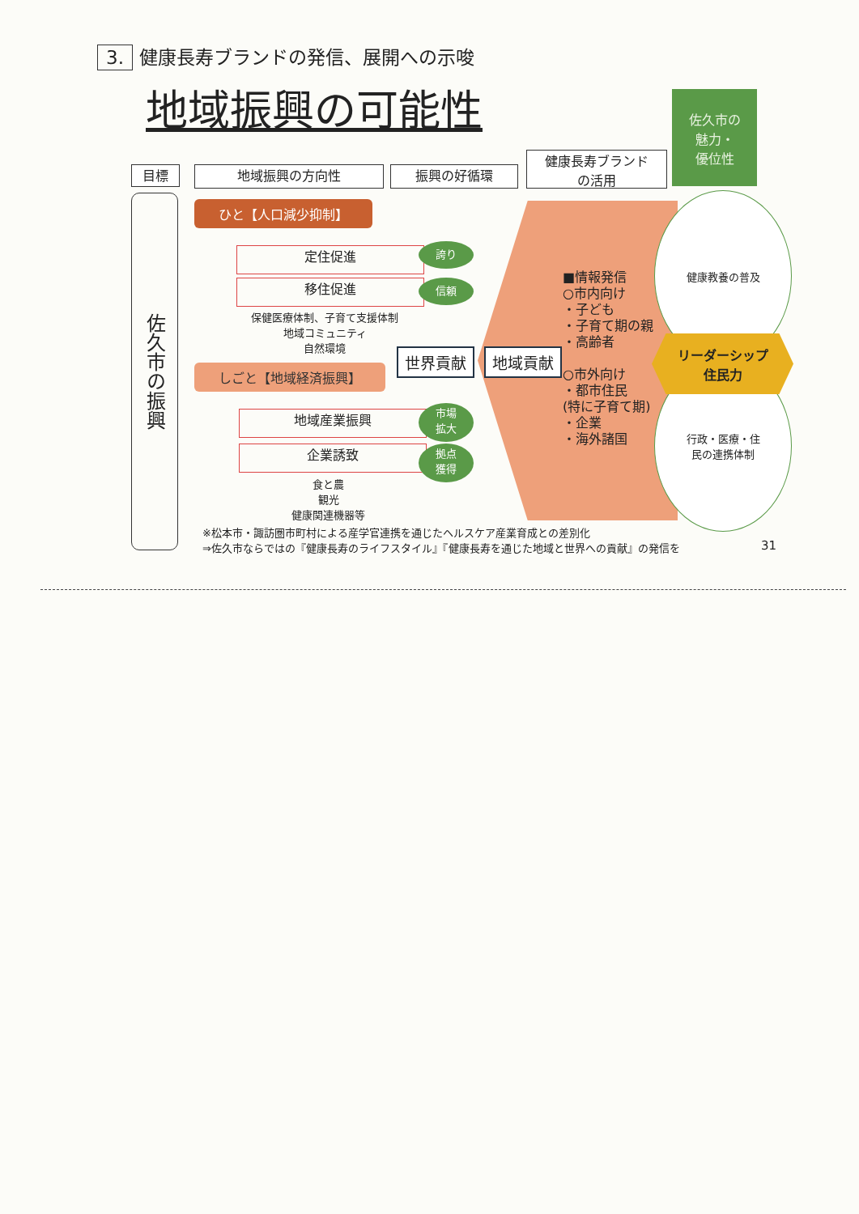3. 健康長寿ブランドの発信、展開への示唆
地域振興の可能性
佐久市の
魅力・
優位性
目標 地域振興の方向性 振興の好循環
健康長寿ブランド
の活用
佐久市の振興
ひと【人口減少抑制】
定住促進
移住促進
誇り
信頼
保健医療体制、子育て支援体制
地域コミュニティ
自然環境
世界貢献 地域貢献
しごと【地域経済振興】
地域産業振興
企業誘致
市場
拡大
拠点
獲得
食と農
観光
健康関連機器等
■情報発信
○市内向け
・子ども
・子育て期の親
・高齢者
○市外向け
・都市住民
(特に子育て期)
・企業
・海外諸国
健康教養の普及
行政・医療・住
民の連携体制
リーダーシップ
住民力
※松本市・諏訪圏市町村による産学官連携を通じたヘルスケア産業育成との差別化
⇒佐久市ならではの『健康長寿のライフスタイル』『健康長寿を通じた地域と世界への貢献』の発信を
31